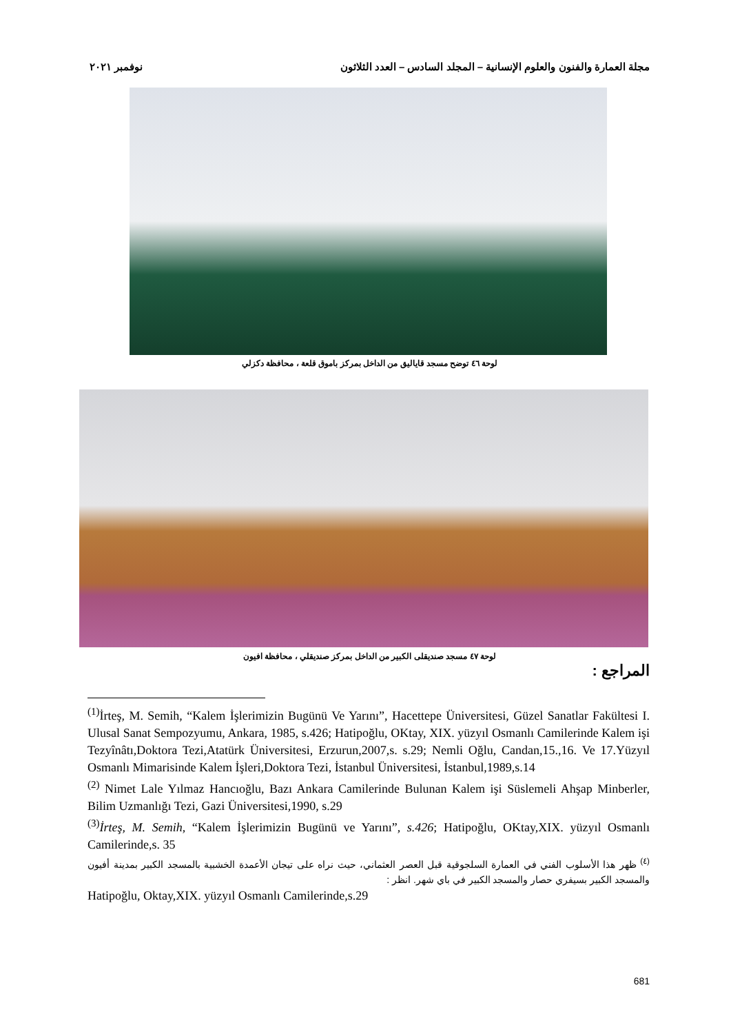مجلة العمارة والفنون والعلوم الإنسانية – المجلد السادس – العدد الثلاثون نوفمبر ٢٠٢١
لوحة ٤٦ توضح مسجد قاياليق من الداخل بمركز باموق قلعة ، محافظة دكزلي
لوحة ٤٧ مسجد صنديقلى الكبير من الداخل بمركز صنديقلي ، محافظة افيون
المراجع :
<sup>(1)</sup> İrteş, M. Semih, “Kalem İşlerimizin Bugünü Ve Yarını”, Hacettepe Üniversitesi, Güzel Sanatlar Fakültesi I. Ulusal Sanat Sempozyumu, Ankara, 1985, s.426; Hatipoğlu, OKtay, XIX. yüzyıl Osmanlı Camilerinde Kalem işi Tezyînâtı,Doktora Tezi,Atatürk Üniversitesi, Erzurun,2007,s. s.29; Nemli Oğlu, Candan,15.,16. Ve 17.Yüzyıl Osmanlı Mimarisinde Kalem İşleri,Doktora Tezi, İstanbul Üniversitesi, İstanbul,1989,s.14
<sup>(2)</sup> Nimet Lale Yılmaz Hancıoğlu, Bazı Ankara Camilerinde Bulunan Kalem işi Süslemeli Ahşap Minberler, Bilim Uzmanlığı Tezi, Gazi Üniversitesi,1990, s.29
<sup>(3)</sup> İrteş, M. Semih, “Kalem İşlerimizin Bugünü ve Yarını”, s.426; Hatipoğlu, OKtay,XIX. yüzyıl Osmanlı Camilerinde,s. 35
<sup>(٤)</sup> ظهر هذا الأسلوب الفني في العمارة السلجوقية قبل العصر العثماني، حيث نراه على تيجان الأعمدة الخشبية بالمسجد الكبير بمدينة أفيون والمسجد الكبير بسيفري حصار والمسجد الكبير في باي شهر. انظر :
Hatipoğlu, Oktay,XIX. yüzyıl Osmanlı Camilerinde,s.29
681